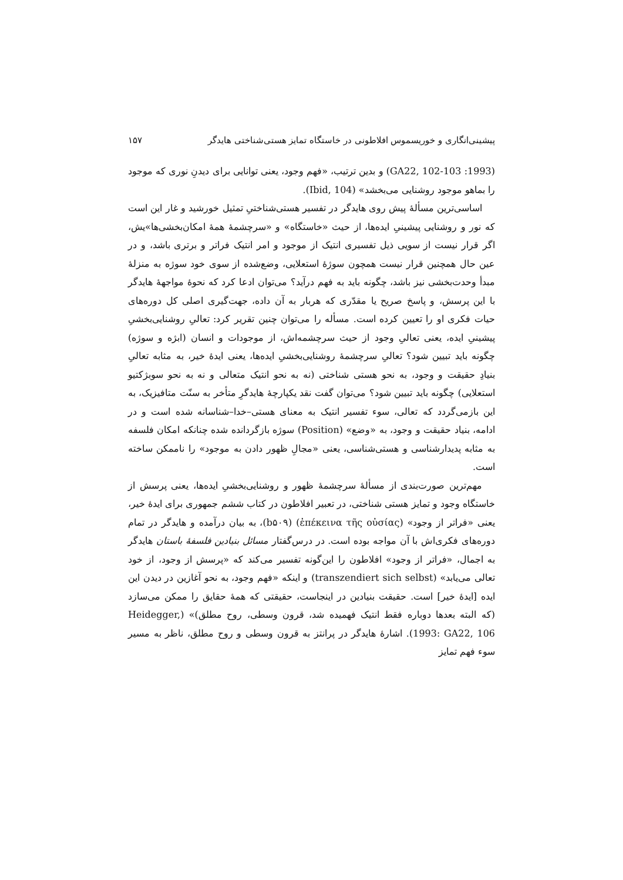پیشینی‌انگاری و خوریسموس افلاطونی در خاستگاه تمایز هستی‌شناختی هایدگر ۱۵۷
(1993: GA22, 102-103) و بدین ترتیب، «فهم وجود، یعنی توانایی برای دیدنِ نوری که موجود را بماهو موجود روشنایی می‌بخشد» (Ibid, 104).
اساسی‌ترین مسألهٔ پیش روی هایدگر در تفسیر هستی‌شناختیِ تمثیل خورشید و غار این است که نور و روشنایی پیشینیِ ایده‌ها، از حیث «خاستگاه» و «سرچشمهٔ همهٔ امکان‌بخشی‌ها»یش، اگر قرار نیست از سویی ذیل تفسیری انتیک از موجود و امر انتیک فراتر و برتری باشد، و در عین حال همچنین قرار نیست همچون سوژهٔ استعلایی، وضع‌شده از سوی خود سوژه به منزلهٔ مبدأ وحدت‌بخشی نیز باشد، چگونه باید به فهم درآید؟ می‌توان ادعا کرد که نحوهٔ مواجههٔ هایدگر با این پرسش، و پاسخ صریح یا مقدّری که هربار به آن داده، جهت‌گیری اصلی کل دوره‌های حیات فکری او را تعیین کرده است. مسأله را می‌توان چنین تقریر کرد: تعالیِ روشنایی‌بخشیِ پیشینیِ ایده، یعنی تعالیِ وجود از حیث سرچشمه‌اش، از موجودات و انسان (ابژه و سوژه) چگونه باید تبیین شود؟ تعالیِ سرچشمهٔ روشنایی‌بخشیِ ایده‌ها، یعنی ایدهٔ خیر، به مثابه تعالیِ بنیادِ حقیقت و وجود، به نحو هستی شناختی (نه به نحو انتیک متعالی و نه به نحو سوبژکتیو استعلایی) چگونه باید تبیین شود؟ می‌توان گفت نقد یکپارچهٔ هایدگرِ متأخر به سنّت متافیزیک، به این بازمی‌گردد که تعالی، سوء تفسیر انتیک به معنای هستی–خدا–شناسانه شده است و در ادامه، بنیاد حقیقت و وجود، به «وضع» (Position) سوژه بازگردانده شده چنانکه امکان فلسفه به مثابه پدیدارشناسی و هستی‌شناسی، یعنی «مجالِ ظهور دادن به موجود» را ناممکن ساخته است.
مهم‌ترین صورت‌بندی از مسألهٔ سرچشمهٔ ظهور و روشنایی‌بخشیِ ایده‌ها، یعنی پرسش از خاستگاه وجود و تمایز هستی شناختی، در تعبیر افلاطون در کتاب ششم جمهوری برای ایدهٔ خیر، یعنی «فراتر از وجود» (ἐπέκεινα τῆς οὐσίας) (b۵۰۹)، به بیان درآمده و هایدگر در تمام دوره‌های فکری‌اش با آن مواجه بوده است. در درس‌گفتار مسائل بنیادین فلسفهٔ باستان هایدگر به اجمال، «فراتر از وجود» افلاطون را این‌گونه تفسیر می‌کند که «پرسش از وجود، از خود تعالی می‌یابد» (transzendiert sich selbst) و اینکه «فهم وجود، به نحو آغازین در دیدن این ایده [ایدهٔ خیر] است. حقیقت بنیادین در اینجاست، حقیقتی که همهٔ حقایق را ممکن می‌سازد (که البته بعدها دوباره فقط انتیک فهمیده شد، قرون وسطی، روح مطلق)» (Heidegger, 1993: GA22, 106). اشارهٔ هایدگر در پرانتز به قرون وسطی و روح مطلق، ناظر به مسیر سوء فهم تمایز